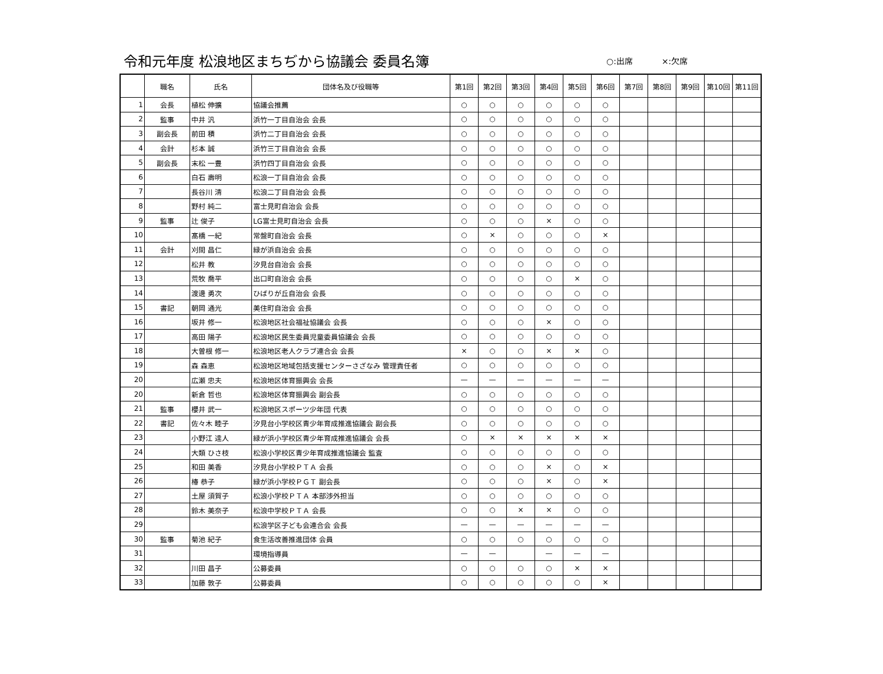令和元年度 松浪地区まちぢから協議会 委員名簿
○:出席 ×:欠席
| | 職名 | 氏名 | 団体名及び役職等 | 第1回 | 第2回 | 第3回 | 第4回 | 第5回 | 第6回 | 第7回 | 第8回 | 第9回 | 第10回 | 第11回 |
| --- | --- | --- | --- | --- | --- | --- | --- | --- | --- | --- | --- | --- | --- | --- |
| 1 | 会長 | 植松 伸擴 | 協議会推薦 | ○ | ○ | ○ | ○ | ○ | ○ | | | | | |
| 2 | 監事 | 中井 汎 | 浜竹一丁目自治会 会長 | ○ | ○ | ○ | ○ | ○ | ○ | | | | | |
| 3 | 副会長 | 前田 積 | 浜竹二丁目自治会 会長 | ○ | ○ | ○ | ○ | ○ | ○ | | | | | |
| 4 | 会計 | 杉本 誠 | 浜竹三丁目自治会 会長 | ○ | ○ | ○ | ○ | ○ | ○ | | | | | |
| 5 | 副会長 | 末松 一豊 | 浜竹四丁目自治会 会長 | ○ | ○ | ○ | ○ | ○ | ○ | | | | | |
| 6 | | 白石 壽明 | 松浪一丁目自治会 会長 | ○ | ○ | ○ | ○ | ○ | ○ | | | | | |
| 7 | | 長谷川 清 | 松浪二丁目自治会 会長 | ○ | ○ | ○ | ○ | ○ | ○ | | | | | |
| 8 | | 野村 純二 | 富士見町自治会 会長 | ○ | ○ | ○ | ○ | ○ | ○ | | | | | |
| 9 | 監事 | 辻 俊子 | LG富士見町自治会 会長 | ○ | ○ | ○ | × | ○ | ○ | | | | | |
| 10 | | 髙橋 一紀 | 常盤町自治会 会長 | ○ | × | ○ | ○ | ○ | × | | | | | |
| 11 | 会計 | 刈間 昌仁 | 緑が浜自治会 会長 | ○ | ○ | ○ | ○ | ○ | ○ | | | | | |
| 12 | | 松井 教 | 汐見台自治会 会長 | ○ | ○ | ○ | ○ | ○ | ○ | | | | | |
| 13 | | 荒牧 喬平 | 出口町自治会 会長 | ○ | ○ | ○ | ○ | × | ○ | | | | | |
| 14 | | 渡邊 勇次 | ひばりが丘自治会 会長 | ○ | ○ | ○ | ○ | ○ | ○ | | | | | |
| 15 | 書記 | 朝岡 通光 | 美住町自治会 会長 | ○ | ○ | ○ | ○ | ○ | ○ | | | | | |
| 16 | | 坂井 修一 | 松浪地区社会福祉協議会 会長 | ○ | ○ | ○ | × | ○ | ○ | | | | | |
| 17 | | 高田 陽子 | 松浪地区民生委員児童委員協議会 会長 | ○ | ○ | ○ | ○ | ○ | ○ | | | | | |
| 18 | | 大曽根 修一 | 松浪地区老人クラブ連合会 会長 | × | ○ | ○ | × | × | ○ | | | | | |
| 19 | | 森 森恵 | 松浪地区地域包括支援センターさざなみ 管理責任者 | ○ | ○ | ○ | ○ | ○ | ○ | | | | | |
| 20 | | 広瀬 忠夫 | 松浪地区体育振興会 会長 | — | — | — | — | — | — | | | | | |
| 20 | | 新倉 哲也 | 松浪地区体育振興会 副会長 | ○ | ○ | ○ | ○ | ○ | ○ | | | | | |
| 21 | 監事 | 櫻井 武一 | 松浪地区スポーツ少年団 代表 | ○ | ○ | ○ | ○ | ○ | ○ | | | | | |
| 22 | 書記 | 佐々木 睦子 | 汐見台小学校区青少年育成推進協議会 副会長 | ○ | ○ | ○ | ○ | ○ | ○ | | | | | |
| 23 | | 小野江 達人 | 緑が浜小学校区青少年育成推進協議会 会長 | ○ | × | × | × | × | × | | | | | |
| 24 | | 大類 ひさ枝 | 松浪小学校区青少年育成推進協議会 監査 | ○ | ○ | ○ | ○ | ○ | ○ | | | | | |
| 25 | | 和田 美香 | 汐見台小学校ＰＴＡ 会長 | ○ | ○ | ○ | × | ○ | × | | | | | |
| 26 | | 椿 恭子 | 緑が浜小学校ＰＧＴ 副会長 | ○ | ○ | ○ | × | ○ | × | | | | | |
| 27 | | 土屋 須賀子 | 松浪小学校ＰＴＡ 本部渉外担当 | ○ | ○ | ○ | ○ | ○ | ○ | | | | | |
| 28 | | 鈴木 美奈子 | 松浪中学校ＰＴＡ 会長 | ○ | ○ | × | × | ○ | ○ | | | | | |
| 29 | | | 松浪学区子ども会連合会 会長 | — | — | — | — | — | — | | | | | |
| 30 | 監事 | 菊池 紀子 | 食生活改善推進団体 会員 | ○ | ○ | ○ | ○ | ○ | ○ | | | | | |
| 31 | | | 環境指導員 | — | — | | — | — | — | | | | | |
| 32 | | 川田 昌子 | 公募委員 | ○ | ○ | ○ | ○ | × | × | | | | | |
| 33 | | 加藤 敦子 | 公募委員 | ○ | ○ | ○ | ○ | ○ | × | | | | | |